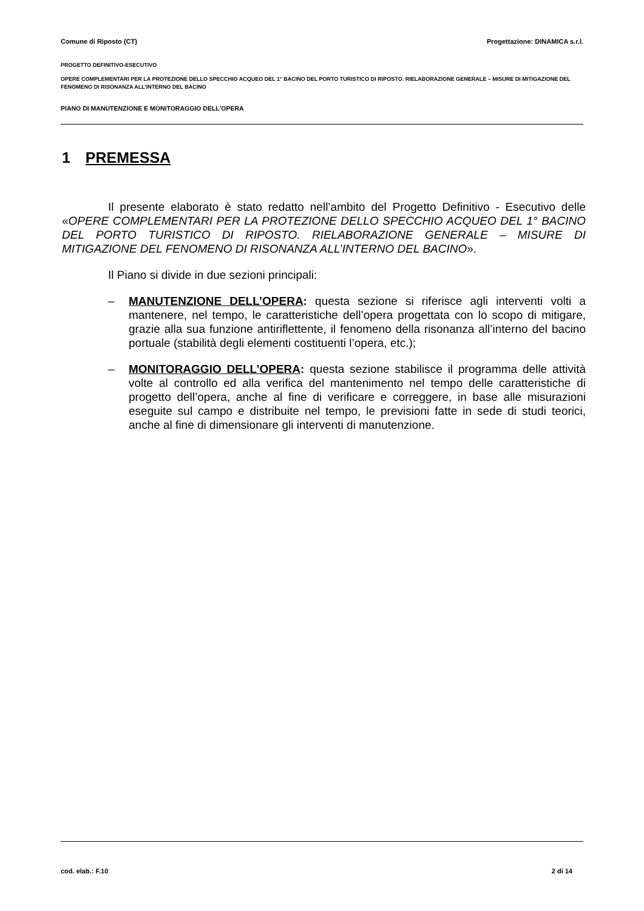Comune di Riposto (CT) Progettazione: DINAMICA s.r.l.
PROGETTO DEFINITIVO-ESECUTIVO
OPERE COMPLEMENTARI PER LA PROTEZIONE DELLO SPECCHIO ACQUEO DEL 1° BACINO DEL PORTO TURISTICO DI RIPOSTO. RIELABORAZIONE GENERALE – MISURE DI MITIGAZIONE DEL FENOMENO DI RISONANZA ALL’INTERNO DEL BACINO
PIANO DI MANUTENZIONE E MONITORAGGIO DELL'OPERA
1 PREMESSA
Il presente elaborato è stato redatto nell’ambito del Progetto Definitivo - Esecutivo delle «OPERE COMPLEMENTARI PER LA PROTEZIONE DELLO SPECCHIO ACQUEO DEL 1° BACINO DEL PORTO TURISTICO DI RIPOSTO. RIELABORAZIONE GENERALE – MISURE DI MITIGAZIONE DEL FENOMENO DI RISONANZA ALL’INTERNO DEL BACINO».
Il Piano si divide in due sezioni principali:
– MANUTENZIONE DELL’OPERA: questa sezione si riferisce agli interventi volti a mantenere, nel tempo, le caratteristiche dell’opera progettata con lo scopo di mitigare, grazie alla sua funzione antiriflettente, il fenomeno della risonanza all’interno del bacino portuale (stabilità degli elementi costituenti l’opera, etc.);
– MONITORAGGIO DELL’OPERA: questa sezione stabilisce il programma delle attività volte al controllo ed alla verifica del mantenimento nel tempo delle caratteristiche di progetto dell’opera, anche al fine di verificare e correggere, in base alle misurazioni eseguite sul campo e distribuite nel tempo, le previsioni fatte in sede di studi teorici, anche al fine di dimensionare gli interventi di manutenzione.
cod. elab.: F.10 2 di 14